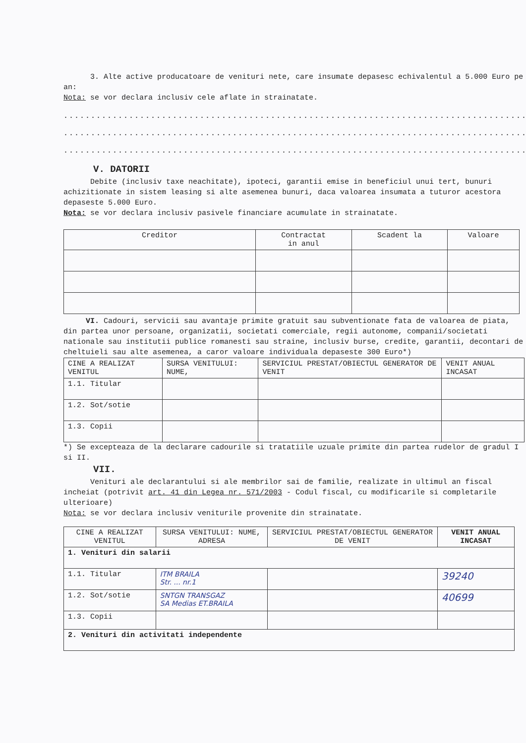3. Alte active producatoare de venituri nete, care insumate depasesc echivalentul a 5.000 Euro pe an:
Nota: se vor declara inclusiv cele aflate in strainatate.
.........................................................................................................
.........................................................................................................
.........................................................................................................
V. DATORII
Debite (inclusiv taxe neachitate), ipoteci, garantii emise in beneficiul unui tert, bunuri achizitionate in sistem leasing si alte asemenea bunuri, daca valoarea insumata a tuturor acestora depaseste 5.000 Euro.
Nota: se vor declara inclusiv pasivele financiare acumulate in strainatate.
| Creditor | Contractat in anul | Scadent la | Valoare |
| --- | --- | --- | --- |
VI. Cadouri, servicii sau avantaje primite gratuit sau subventionate fata de valoarea de piata, din partea unor persoane, organizatii, societati comerciale, regii autonome, companii/societati nationale sau institutii publice romanesti sau straine, inclusiv burse, credite, garantii, decontari de cheltuieli sau alte asemenea, a caror valoare individuala depaseste 300 Euro*)
| CINE A REALIZAT VENITUL | SURSA VENITULUI: NUME, | SERVICIUL PRESTAT/OBIECTUL GENERATOR DE VENIT | VENIT ANUAL INCASAT |
| --- | --- | --- | --- |
| 1.1. Titular | | | |
| 1.2. Sot/sotie | | | |
| 1.3. Copii | | | |
*) Se excepteaza de la declarare cadourile si tratatiile uzuale primite din partea rudelor de gradul I si II.
VII.
Venituri ale declarantului si ale membrilor sai de familie, realizate in ultimul an fiscal incheiat (potrivit art. 41 din Legea nr. 571/2003 - Codul fiscal, cu modificarile si completarile ulterioare)
Nota: se vor declara inclusiv veniturile provenite din strainatate.
| CINE A REALIZAT VENITUL | SURSA VENITULUI: NUME, ADRESA | SERVICIUL PRESTAT/OBIECTUL GENERATOR DE VENIT | VENIT ANUAL INCASAT |
| --- | --- | --- | --- |
| 1. Venituri din salarii | | | |
| 1.1. Titular | ITM BRAILA Str. ... nr.1 | | 39240 |
| 1.2. Sot/sotie | SNTGN TRANSGAZ SA Medias ET.BRAILA | | 40699 |
| 1.3. Copii | | | |
| 2. Venituri din activitati independente | | | |